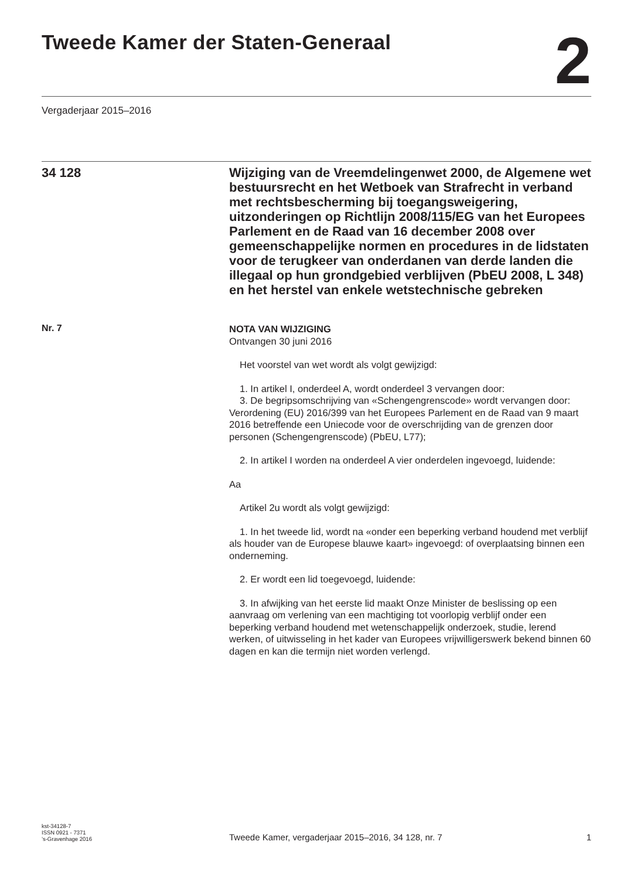Tweede Kamer der Staten-Generaal
2
Vergaderjaar 2015–2016
34 128
Wijziging van de Vreemdelingenwet 2000, de Algemene wet bestuursrecht en het Wetboek van Strafrecht in verband met rechtsbescherming bij toegangsweigering, uitzonderingen op Richtlijn 2008/115/EG van het Europees Parlement en de Raad van 16 december 2008 over gemeenschappelijke normen en procedures in de lidstaten voor de terugkeer van onderdanen van derde landen die illegaal op hun grondgebied verblijven (PbEU 2008, L 348) en het herstel van enkele wetstechnische gebreken
Nr. 7
NOTA VAN WIJZIGING
Ontvangen 30 juni 2016
Het voorstel van wet wordt als volgt gewijzigd:
1. In artikel I, onderdeel A, wordt onderdeel 3 vervangen door:
3. De begripsomschrijving van «Schengengrenscode» wordt vervangen door: Verordening (EU) 2016/399 van het Europees Parlement en de Raad van 9 maart 2016 betreffende een Uniecode voor de overschrijding van de grenzen door personen (Schengengrenscode) (PbEU, L77);
2. In artikel I worden na onderdeel A vier onderdelen ingevoegd, luidende:
Aa
Artikel 2u wordt als volgt gewijzigd:
1. In het tweede lid, wordt na «onder een beperking verband houdend met verblijf als houder van de Europese blauwe kaart» ingevoegd: of overplaatsing binnen een onderneming.
2. Er wordt een lid toegevoegd, luidende:
3. In afwijking van het eerste lid maakt Onze Minister de beslissing op een aanvraag om verlening van een machtiging tot voorlopig verblijf onder een beperking verband houdend met wetenschappelijk onderzoek, studie, lerend werken, of uitwisseling in het kader van Europees vrijwilligerswerk bekend binnen 60 dagen en kan die termijn niet worden verlengd.
kst-34128-7
ISSN 0921 - 7371
’s-Gravenhage 2016
Tweede Kamer, vergaderjaar 2015–2016, 34 128, nr. 7
1